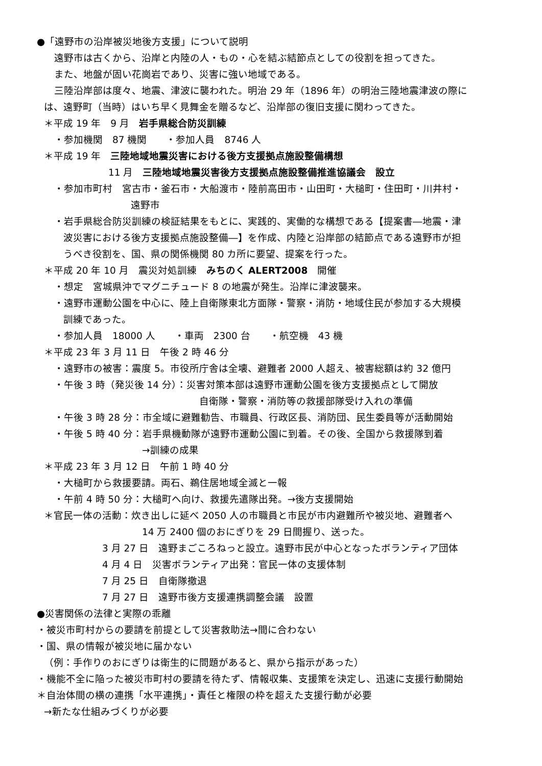●「遠野市の沿岸被災地後方支援」について説明
遠野市は古くから、沿岸と内陸の人・もの・心を結ぶ結節点としての役割を担ってきた。
また、地盤が固い花崗岩であり、災害に強い地域である。
三陸沿岸部は度々、地震、津波に襲われた。明治 29 年（1896 年）の明治三陸地震津波の際に
は、遠野町（当時）はいち早く見舞金を贈るなど、沿岸部の復旧支援に関わってきた。
＊平成 19 年　9 月　岩手県総合防災訓練
・参加機関　87 機関　　・参加人員　8746 人
＊平成 19 年　三陸地域地震災害における後方支援拠点施設整備構想
11 月　三陸地域地震災害後方支援拠点施設整備推進協議会　設立
・参加市町村　宮古市・釜石市・大船渡市・陸前高田市・山田町・大槌町・住田町・川井村・
遠野市
・岩手県総合防災訓練の検証結果をもとに、実践的、実働的な構想である【提案書―地震・津
波災害における後方支援拠点施設整備―】を作成、内陸と沿岸部の結節点である遠野市が担
うべき役割を、国、県の関係機関 80 カ所に要望、提案を行った。
＊平成 20 年 10 月　震災対処訓練　みちのく ALERT2008　開催
・想定　宮城県沖でマグニチュード 8 の地震が発生。沿岸に津波襲来。
・遠野市運動公園を中心に、陸上自衛隊東北方面隊・警察・消防・地域住民が参加する大規模
訓練であった。
・参加人員　18000 人　　・車両　2300 台　　・航空機　43 機
＊平成 23 年 3 月 11 日　午後 2 時 46 分
・遠野市の被害：震度 5。市役所庁舎は全壊、避難者 2000 人超え、被害総額は約 32 億円
・午後 3 時（発災後 14 分）：災害対策本部は遠野市運動公園を後方支援拠点として開放
自衛隊・警察・消防等の救援部隊受け入れの準備
・午後 3 時 28 分：市全域に避難勧告、市職員、行政区長、消防団、民生委員等が活動開始
・午後 5 時 40 分：岩手県機動隊が遠野市運動公園に到着。その後、全国から救援隊到着
→訓練の成果
＊平成 23 年 3 月 12 日　午前 1 時 40 分
・大槌町から救援要請。両石、鵜住居地域全滅と一報
・午前 4 時 50 分：大槌町へ向け、救援先遣隊出発。→後方支援開始
＊官民一体の活動：炊き出しに延べ 2050 人の市職員と市民が市内避難所や被災地、避難者へ
14 万 2400 個のおにぎりを 29 日間握り、送った。
3 月 27 日　遠野まごころねっと設立。遠野市民が中心となったボランティア団体
4 月 4 日　災害ボランティア出発：官民一体の支援体制
7 月 25 日　自衛隊撤退
7 月 27 日　遠野市後方支援連携調整会議　設置
●災害関係の法律と実際の乖離
・被災市町村からの要請を前提として災害救助法→間に合わない
・国、県の情報が被災地に届かない
（例：手作りのおにぎりは衛生的に問題があると、県から指示があった）
・機能不全に陥った被災市町村の要請を待たず、情報収集、支援策を決定し、迅速に支援行動開始
＊自治体間の横の連携「水平連携」・責任と権限の枠を超えた支援行動が必要
→新たな仕組みづくりが必要